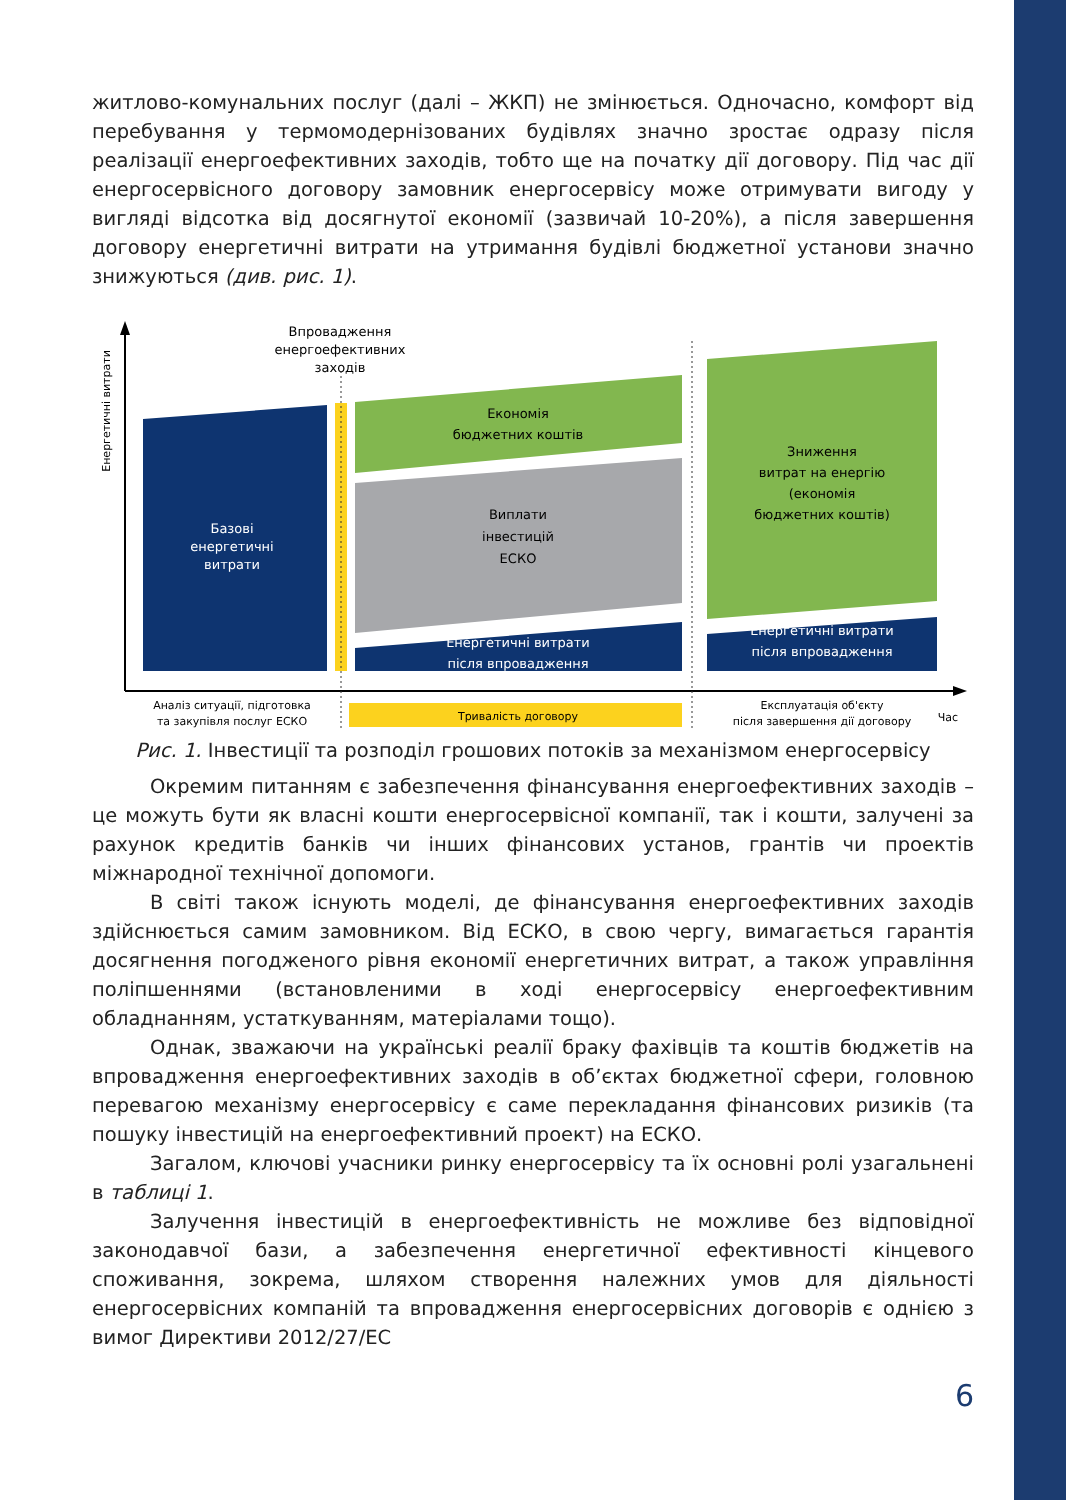житлово-комунальних послуг (далі – ЖКП) не змінюється. Одночасно, комфорт від перебування у термомодернізованих будівлях значно зростає одразу після реалізації енергоефективних заходів, тобто ще на початку дії договору. Під час дії енергосервісного договору замовник енергосервісу може отримувати вигоду у вигляді відсотка від досягнутої економії (зазвичай 10-20%), а після завершення договору енергетичні витрати на утримання будівлі бюджетної установи значно знижуються (див. рис. 1).
Енергетичні витрати
Впровадження
енергоефективних
заходів
Базові
енергетичні
витрати
Економія
бюджетних коштів
Виплати
інвестицій
ЕСКО
Енергетичні витрати
після впровадження
Зниження
витрат на енергію
(економія
бюджетних коштів)
Енергетичні витрати
після впровадження
Тривалість договору
Аналіз ситуації, підготовка
та закупівля послуг ЕСКО
Експлуатація об'єкту
після завершення дії договору
Час
Рис. 1. Інвестиції та розподіл грошових потоків за механізмом енергосервісу
Окремим питанням є забезпечення фінансування енергоефективних заходів – це можуть бути як власні кошти енергосервісної компанії, так і кошти, залучені за рахунок кредитів банків чи інших фінансових установ, грантів чи проектів міжнародної технічної допомоги.
В світі також існують моделі, де фінансування енергоефективних заходів здійснюється самим замовником. Від ЕСКО, в свою чергу, вимагається гарантія досягнення погодженого рівня економії енергетичних витрат, а також управління поліпшеннями (встановленими в ході енергосервісу енергоефективним обладнанням, устаткуванням, матеріалами тощо).
Однак, зважаючи на українські реалії браку фахівців та коштів бюджетів на впровадження енергоефективних заходів в об’єктах бюджетної сфери, головною перевагою механізму енергосервісу є саме перекладання фінансових ризиків (та пошуку інвестицій на енергоефективний проект) на ЕСКО.
Загалом, ключові учасники ринку енергосервісу та їх основні ролі узагальнені в таблиці 1.
Залучення інвестицій в енергоефективність не можливе без відповідної законодавчої бази, а забезпечення енергетичної ефективності кінцевого споживання, зокрема, шляхом створення належних умов для діяльності енергосервісних компаній та впровадження енергосервісних договорів є однією з вимог Директиви 2012/27/ЕС
6